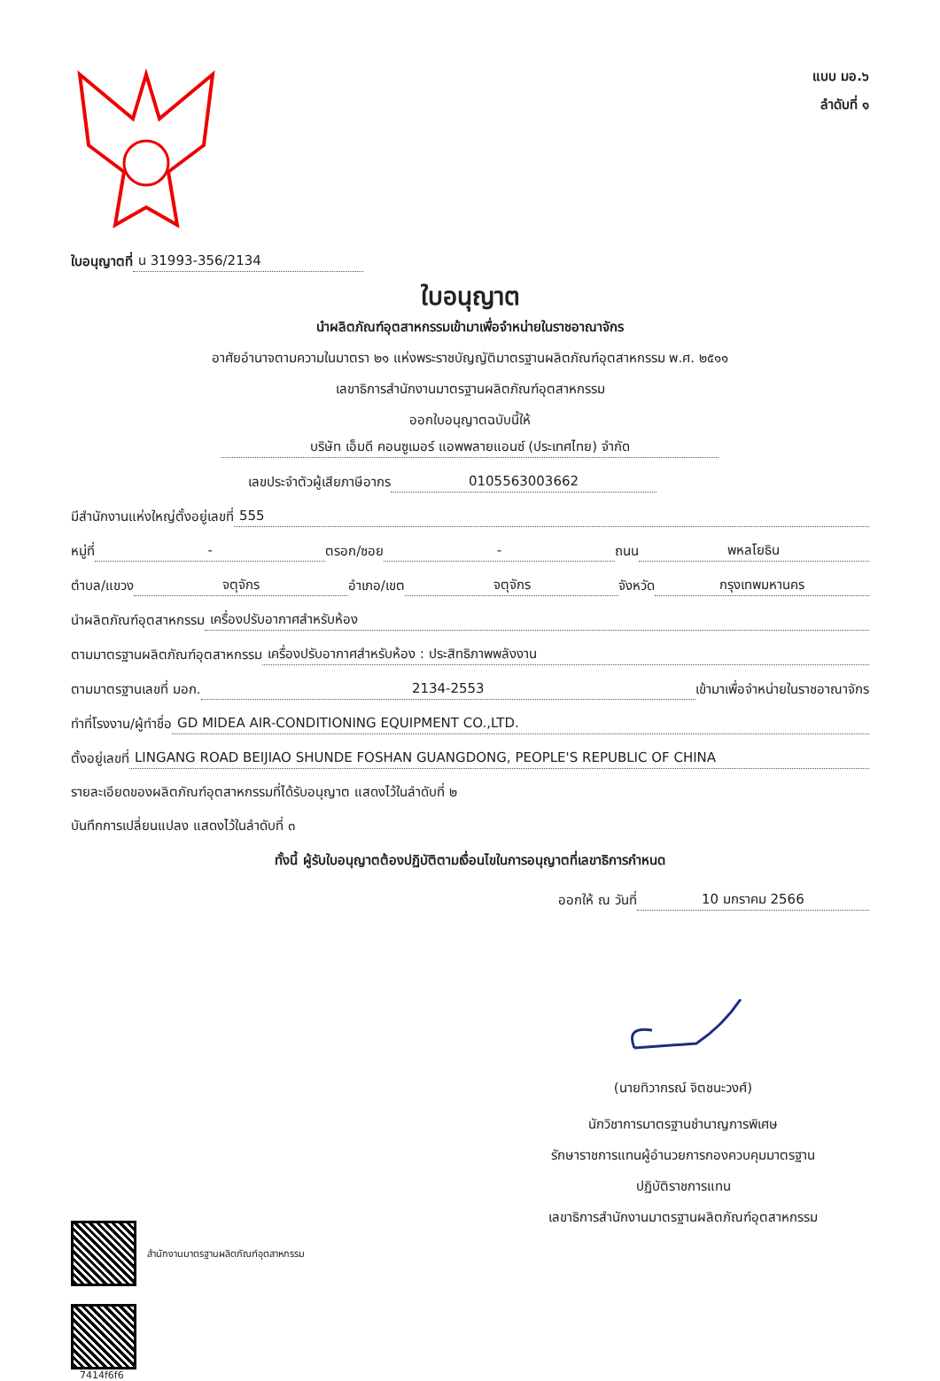แบบ มอ.๖
ลำดับที่ ๑
ใบอนุญาตที่ น 31993-356/2134
ใบอนุญาต
นำผลิตภัณฑ์อุตสาหกรรมเข้ามาเพื่อจำหน่ายในราชอาณาจักร
อาศัยอำนาจตามความในมาตรา ๒๑ แห่งพระราชบัญญัติมาตรฐานผลิตภัณฑ์อุตสาหกรรม พ.ศ. ๒๕๑๑
เลขาธิการสำนักงานมาตรฐานผลิตภัณฑ์อุตสาหกรรม
ออกใบอนุญาตฉบับนี้ให้
บริษัท เอ็มดี คอนซูเมอร์ แอพพลายแอนซ์ (ประเทศไทย) จำกัด
เลขประจำตัวผู้เสียภาษีอากร 0105563003662
มีสำนักงานแห่งใหญ่ตั้งอยู่เลขที่ 555
หมู่ที่ - ตรอก/ซอย - ถนน พหลโยธิน
ตำบล/แขวง จตุจักร อำเภอ/เขต จตุจักร จังหวัด กรุงเทพมหานคร
นำผลิตภัณฑ์อุตสาหกรรม เครื่องปรับอากาศสำหรับห้อง
ตามมาตรฐานผลิตภัณฑ์อุตสาหกรรม เครื่องปรับอากาศสำหรับห้อง : ประสิทธิภาพพลังงาน
ตามมาตรฐานเลขที่ มอก. 2134-2553 เข้ามาเพื่อจำหน่ายในราชอาณาจักร
ทำที่โรงงาน/ผู้ทำชื่อ GD MIDEA AIR-CONDITIONING EQUIPMENT CO.,LTD.
ตั้งอยู่เลขที่ LINGANG ROAD BEIJIAO SHUNDE FOSHAN GUANGDONG, PEOPLE'S REPUBLIC OF CHINA
รายละเอียดของผลิตภัณฑ์อุตสาหกรรมที่ได้รับอนุญาต แสดงไว้ในลำดับที่ ๒
บันทึกการเปลี่ยนแปลง แสดงไว้ในลำดับที่ ๓
ทั้งนี้ ผู้รับใบอนุญาตต้องปฏิบัติตามเงื่อนไขในการอนุญาตที่เลขาธิการกำหนด
ออกให้ ณ วันที่ 10 มกราคม 2566
สำนักงานมาตรฐานผลิตภัณฑ์อุตสาหกรรม
7414f6f6
(นายทิวากรณ์ จิตชนะวงศ์)
นักวิชาการมาตรฐานชำนาญการพิเศษ
รักษาราชการแทนผู้อำนวยการกองควบคุมมาตรฐาน
ปฏิบัติราชการแทน
เลขาธิการสำนักงานมาตรฐานผลิตภัณฑ์อุตสาหกรรม